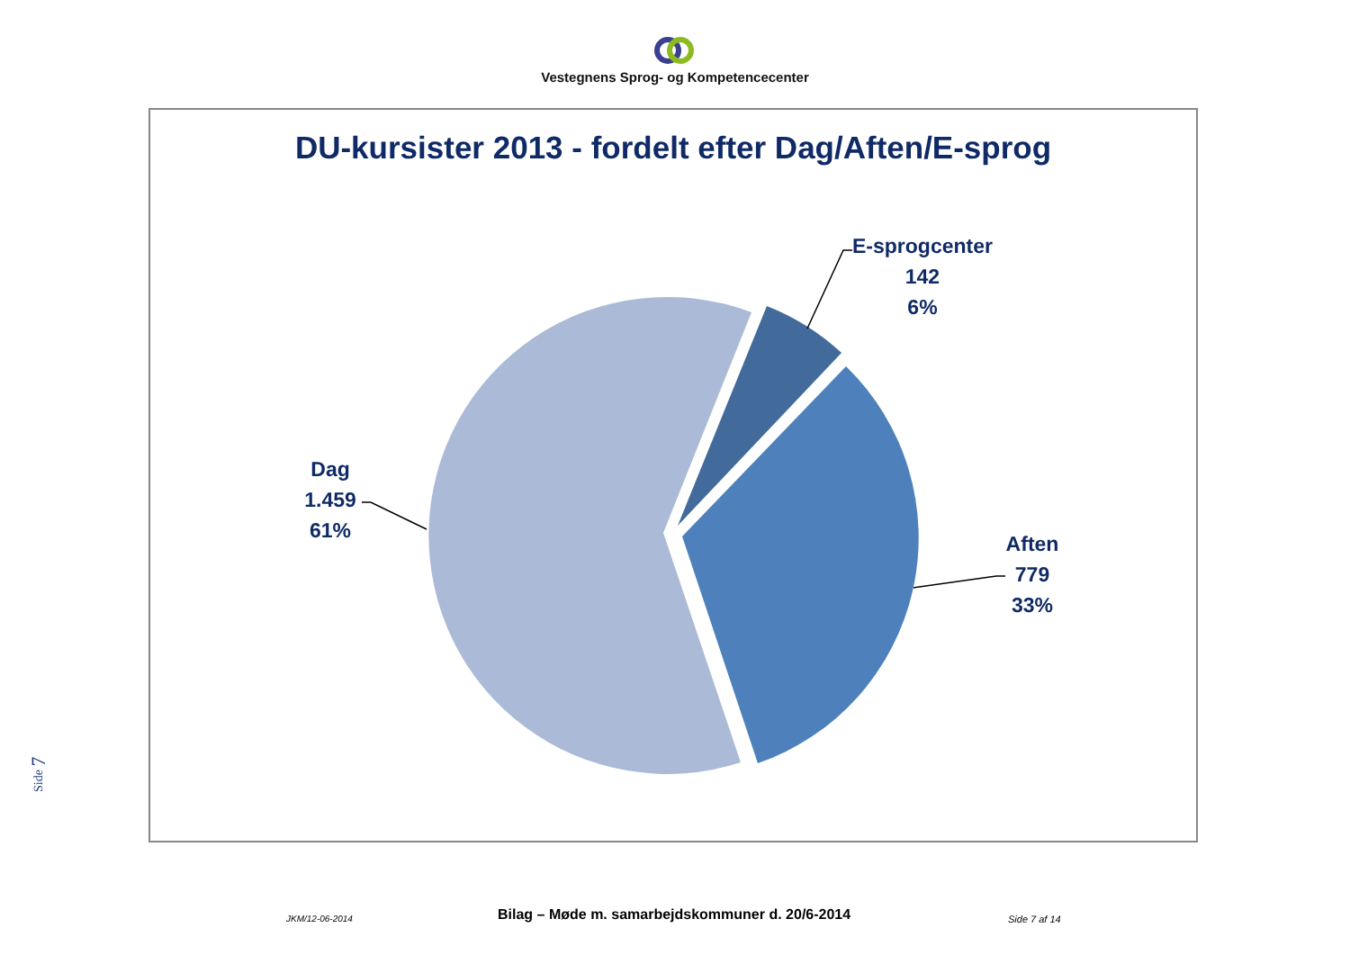Vestegnens Sprog- og Kompetencecenter
DU-kursister 2013 - fordelt efter Dag/Aften/E-sprog
E-sprogcenter
142
6%
Dag
1.459
61%
Aften
779
33%
Side 7
JKM/12-06-2014 Bilag – Møde m. samarbejdskommuner d. 20/6-2014 Side 7 af 14